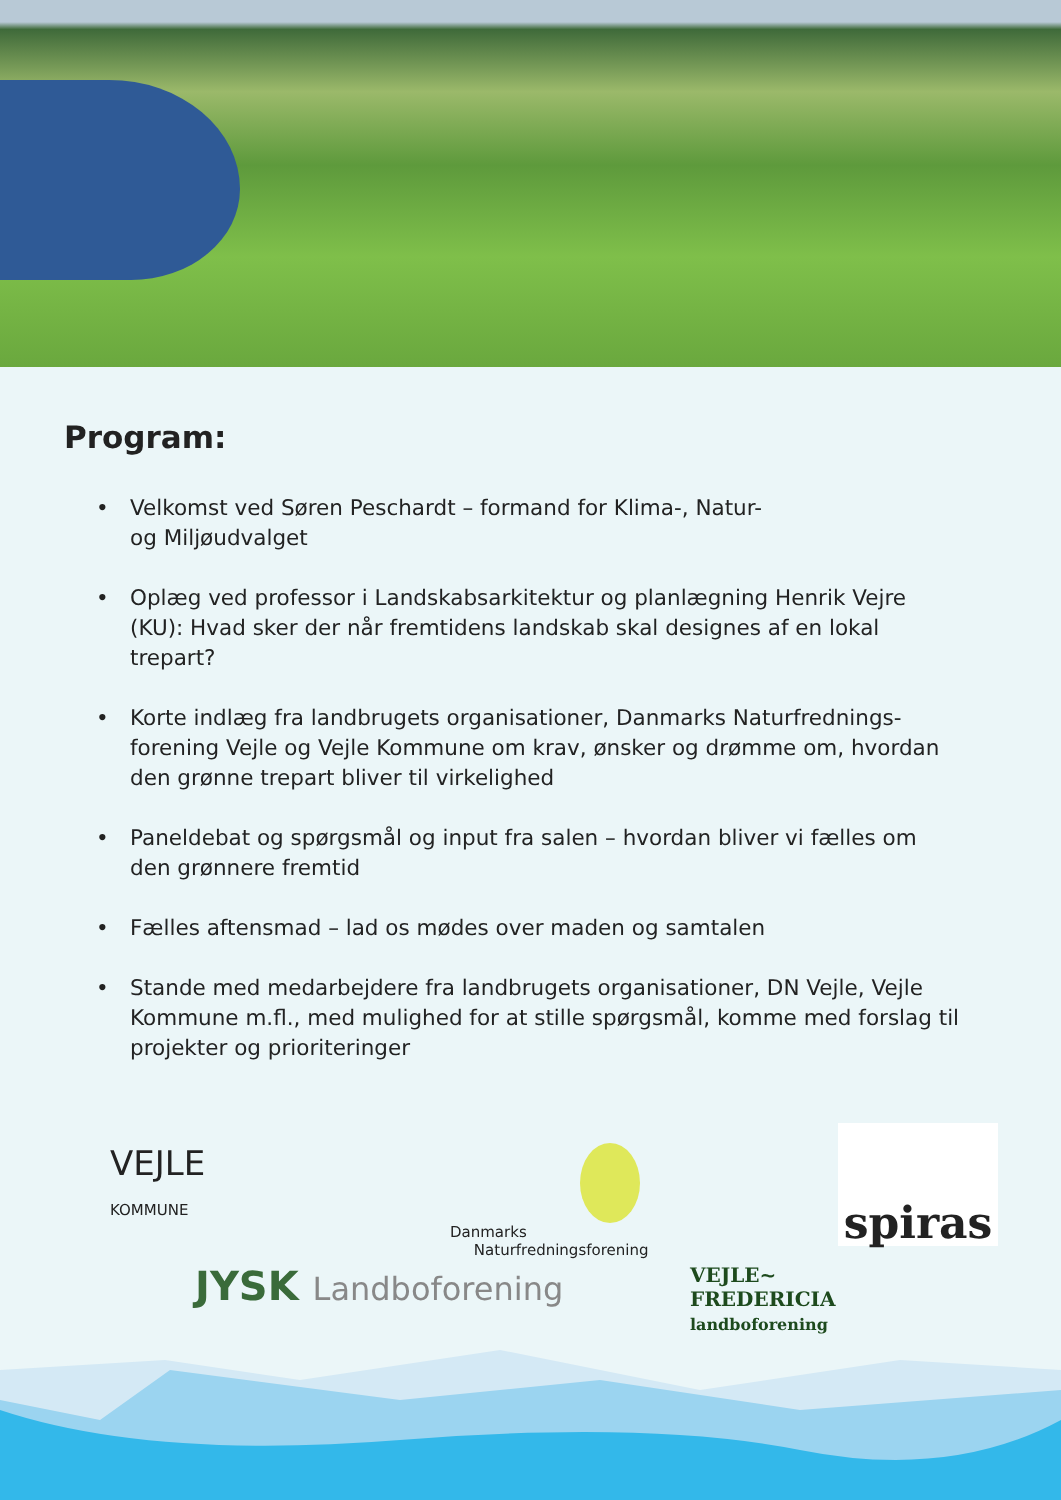Program:
• Velkomst ved Søren Peschardt – formand for Klima-, Natur-
og Miljøudvalget
• Oplæg ved professor i Landskabsarkitektur og planlægning Henrik Vejre (KU): Hvad sker der når fremtidens landskab skal designes af en lokal trepart?
• Korte indlæg fra landbrugets organisationer, Danmarks Naturfrednings-forening Vejle og Vejle Kommune om krav, ønsker og drømme om, hvordan den grønne trepart bliver til virkelighed
• Paneldebat og spørgsmål og input fra salen – hvordan bliver vi fælles om den grønnere fremtid
• Fælles aftensmad – lad os mødes over maden og samtalen
• Stande med medarbejdere fra landbrugets organisationer, DN Vejle, Vejle Kommune m.fl., med mulighed for at stille spørgsmål, komme med forslag til projekter og prioriteringer
VEJLE
KOMMUNE
Danmarks
Naturfredningsforening
spiras
JYSK Landboforening
VEJLE~
FREDERICIA
landboforening